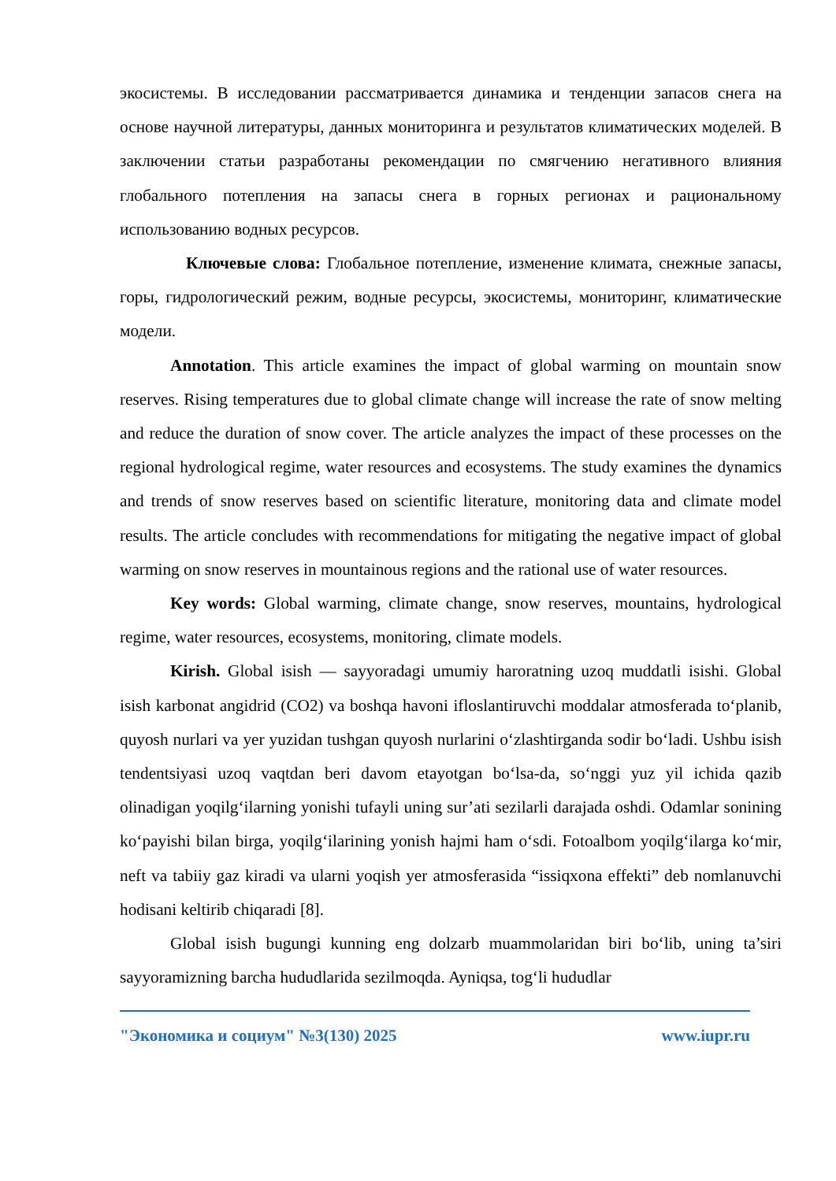экосистемы. В исследовании рассматривается динамика и тенденции запасов снега на основе научной литературы, данных мониторинга и результатов климатических моделей. В заключении статьи разработаны рекомендации по смягчению негативного влияния глобального потепления на запасы снега в горных регионах и рациональному использованию водных ресурсов.
Ключевые слова: Глобальное потепление, изменение климата, снежные запасы, горы, гидрологический режим, водные ресурсы, экосистемы, мониторинг, климатические модели.
Annotation. This article examines the impact of global warming on mountain snow reserves. Rising temperatures due to global climate change will increase the rate of snow melting and reduce the duration of snow cover. The article analyzes the impact of these processes on the regional hydrological regime, water resources and ecosystems. The study examines the dynamics and trends of snow reserves based on scientific literature, monitoring data and climate model results. The article concludes with recommendations for mitigating the negative impact of global warming on snow reserves in mountainous regions and the rational use of water resources.
Key words: Global warming, climate change, snow reserves, mountains, hydrological regime, water resources, ecosystems, monitoring, climate models.
Kirish. Global isish — sayyoradagi umumiy haroratning uzoq muddatli isishi. Global isish karbonat angidrid (CO2) va boshqa havoni ifloslantiruvchi moddalar atmosferada to‘planib, quyosh nurlari va yer yuzidan tushgan quyosh nurlarini o‘zlashtirganda sodir bo‘ladi. Ushbu isish tendentsiyasi uzoq vaqtdan beri davom etayotgan bo‘lsa-da, so‘nggi yuz yil ichida qazib olinadigan yoqilg‘ilarning yonishi tufayli uning sur’ati sezilarli darajada oshdi. Odamlar sonining ko‘payishi bilan birga, yoqilg‘ilarining yonish hajmi ham o‘sdi. Fotoalbom yoqilg‘ilarga ko‘mir, neft va tabiiy gaz kiradi va ularni yoqish yer atmosferasida “issiqxona effekti” deb nomlanuvchi hodisani keltirib chiqaradi [8].
Global isish bugungi kunning eng dolzarb muammolaridan biri bo‘lib, uning ta’siri sayyoramizning barcha hududlarida sezilmoqda. Ayniqsa, tog‘li hududlar
"Экономика и социум" №3(130) 2025 www.iupr.ru